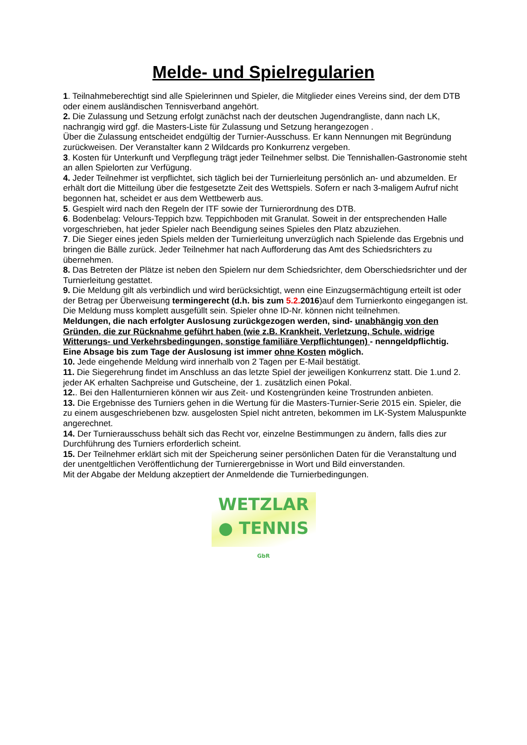Melde- und Spielregularien
1. Teilnahmeberechtigt sind alle Spielerinnen und Spieler, die Mitglieder eines Vereins sind, der dem DTB oder einem ausländischen Tennisverband angehört.
2. Die Zulassung und Setzung erfolgt zunächst nach der deutschen Jugendrangliste, dann nach LK, nachrangig wird ggf. die Masters-Liste für Zulassung und Setzung herangezogen .
Über die Zulassung entscheidet endgültig der Turnier-Ausschuss. Er kann Nennungen mit Begründung zurückweisen. Der Veranstalter kann 2 Wildcards pro Konkurrenz vergeben.
3. Kosten für Unterkunft und Verpflegung trägt jeder Teilnehmer selbst. Die Tennishallen-Gastronomie steht an allen Spielorten zur Verfügung.
4. Jeder Teilnehmer ist verpflichtet, sich täglich bei der Turnierleitung persönlich an- und abzumelden. Er erhält dort die Mitteilung über die festgesetzte Zeit des Wettspiels. Sofern er nach 3-maligem Aufruf nicht begonnen hat, scheidet er aus dem Wettbewerb aus.
5. Gespielt wird nach den Regeln der ITF sowie der Turnierordnung des DTB.
6. Bodenbelag: Velours-Teppich bzw. Teppichboden mit Granulat. Soweit in der entsprechenden Halle vorgeschrieben, hat jeder Spieler nach Beendigung seines Spieles den Platz abzuziehen.
7. Die Sieger eines jeden Spiels melden der Turnierleitung unverzüglich nach Spielende das Ergebnis und bringen die Bälle zurück. Jeder Teilnehmer hat nach Aufforderung das Amt des Schiedsrichters zu übernehmen.
8. Das Betreten der Plätze ist neben den Spielern nur dem Schiedsrichter, dem Oberschiedsrichter und der Turnierleitung gestattet.
9. Die Meldung gilt als verbindlich und wird berücksichtigt, wenn eine Einzugsermächtigung erteilt ist oder der Betrag per Überweisung termingerecht (d.h. bis zum 5.2. 2016)auf dem Turnierkonto eingegangen ist. Die Meldung muss komplett ausgefüllt sein. Spieler ohne ID-Nr. können nicht teilnehmen.
Meldungen, die nach erfolgter Auslosung zurückgezogen werden, sind- unabhängig von den Gründen, die zur Rücknahme geführt haben (wie z.B. Krankheit, Verletzung, Schule, widrige Witterungs- und Verkehrsbedingungen, sonstige familiäre Verpflichtungen) - nenngeldpflichtig.
Eine Absage bis zum Tage der Auslosung ist immer ohne Kosten möglich.
10. Jede eingehende Meldung wird innerhalb von 2 Tagen per E-Mail bestätigt.
11. Die Siegerehrung findet im Anschluss an das letzte Spiel der jeweiligen Konkurrenz statt. Die 1.und 2. jeder AK erhalten Sachpreise und Gutscheine, der 1. zusätzlich einen Pokal.
12.. Bei den Hallenturnieren können wir aus Zeit- und Kostengründen keine Trostrunden anbieten.
13. Die Ergebnisse des Turniers gehen in die Wertung für die Masters-Turnier-Serie 2015 ein. Spieler, die zu einem ausgeschriebenen bzw. ausgelosten Spiel nicht antreten, bekommen im LK-System Maluspunkte angerechnet.
14. Der Turnierausschuss behält sich das Recht vor, einzelne Bestimmungen zu ändern, falls dies zur Durchführung des Turniers erforderlich scheint.
15. Der Teilnehmer erklärt sich mit der Speicherung seiner persönlichen Daten für die Veranstaltung und der unentgeltlichen Veröffentlichung der Turnierergebnisse in Wort und Bild einverstanden.
Mit der Abgabe der Meldung akzeptiert der Anmeldende die Turnierbedingungen.
WETZLAR
● TENNIS GbR